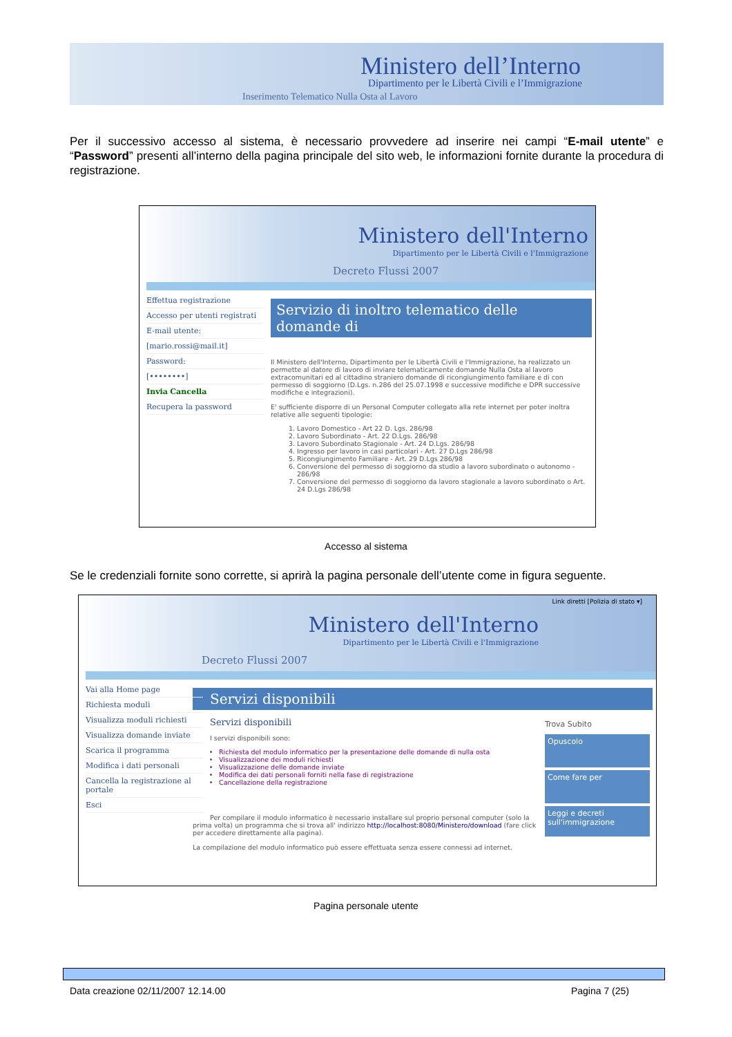Ministero dell’Interno
Dipartimento per le Libertà Civili e l’Immigrazione
Inserimento Telematico Nulla Osta al Lavoro
Per il successivo accesso al sistema, è necessario provvedere ad inserire nei campi “E-mail utente” e “Password” presenti all’interno della pagina principale del sito web, le informazioni fornite durante la procedura di registrazione.
Ministero dell'Interno
Dipartimento per le Libertà Civili e l'Immigrazione
Decreto Flussi 2007
Effettua registrazione
Accesso per utenti registrati
E-mail utente:
[mario.rossi@mail.it]
Password:
[••••••••]
Invia Cancella
Recupera la password
Servizio di inoltro telematico delle domande di
Il Ministero dell'Interno, Dipartimento per le Libertà Civili e l'Immigrazione, ha realizzato un permette al datore di lavoro di inviare telematicamente domande Nulla Osta al lavoro extracomunitari ed al cittadino straniero domande di ricongiungimento familiare e di con permesso di soggiorno (D.Lgs. n.286 del 25.07.1998 e successive modifiche e DPR successive modifiche e integrazioni).
E' sufficiente disporre di un Personal Computer collegato alla rete internet per poter inoltra relative alle seguenti tipologie:
1. Lavoro Domestico - Art 22 D. Lgs. 286/98
2. Lavoro Subordinato - Art. 22 D.Lgs. 286/98
3. Lavoro Subordinato Stagionale - Art. 24 D.Lgs. 286/98
4. Ingresso per lavoro in casi particolari - Art. 27 D.Lgs 286/98
5. Ricongiungimento Familiare - Art. 29 D.Lgs 286/98
6. Conversione del permesso di soggiorno da studio a lavoro subordinato o autonomo - 286/98
7. Conversione del permesso di soggiorno da lavoro stagionale a lavoro subordinato o Art. 24 D.Lgs 286/98
Accesso al sistema
Se le credenziali fornite sono corrette, si aprirà la pagina personale dell’utente come in figura seguente.
Link diretti [Polizia di stato ▾]
Ministero dell'Interno
Dipartimento per le Libertà Civili e l'Immigrazione
Decreto Flussi 2007
Vai alla Home page
Richiesta moduli
Visualizza moduli richiesti
Visualizza domande inviate
Scarica il programma
Modifica i dati personali
Cancella la registrazione al portale
Esci
Servizi disponibili
Trova Subito
Opuscolo
Come fare per
Leggi e decreti sull'immigrazione
Servizi disponibili
I servizi disponibili sono:
Richiesta del modulo informatico per la presentazione delle domande di nulla osta
Visualizzazione dei moduli richiesti
Visualizzazione delle domande inviate
Modifica dei dati personali forniti nella fase di registrazione
Cancellazione della registrazione
Per compilare il modulo informatico è necessario installare sul proprio personal computer (solo la prima volta) un programma che si trova all' indirizzo http://localhost:8080/Ministero/download (fare click per accedere direttamente alla pagina).
La compilazione del modulo informatico può essere effettuata senza essere connessi ad internet.
Pagina personale utente
Data creazione 02/11/2007 12.14.00 Pagina 7 (25)